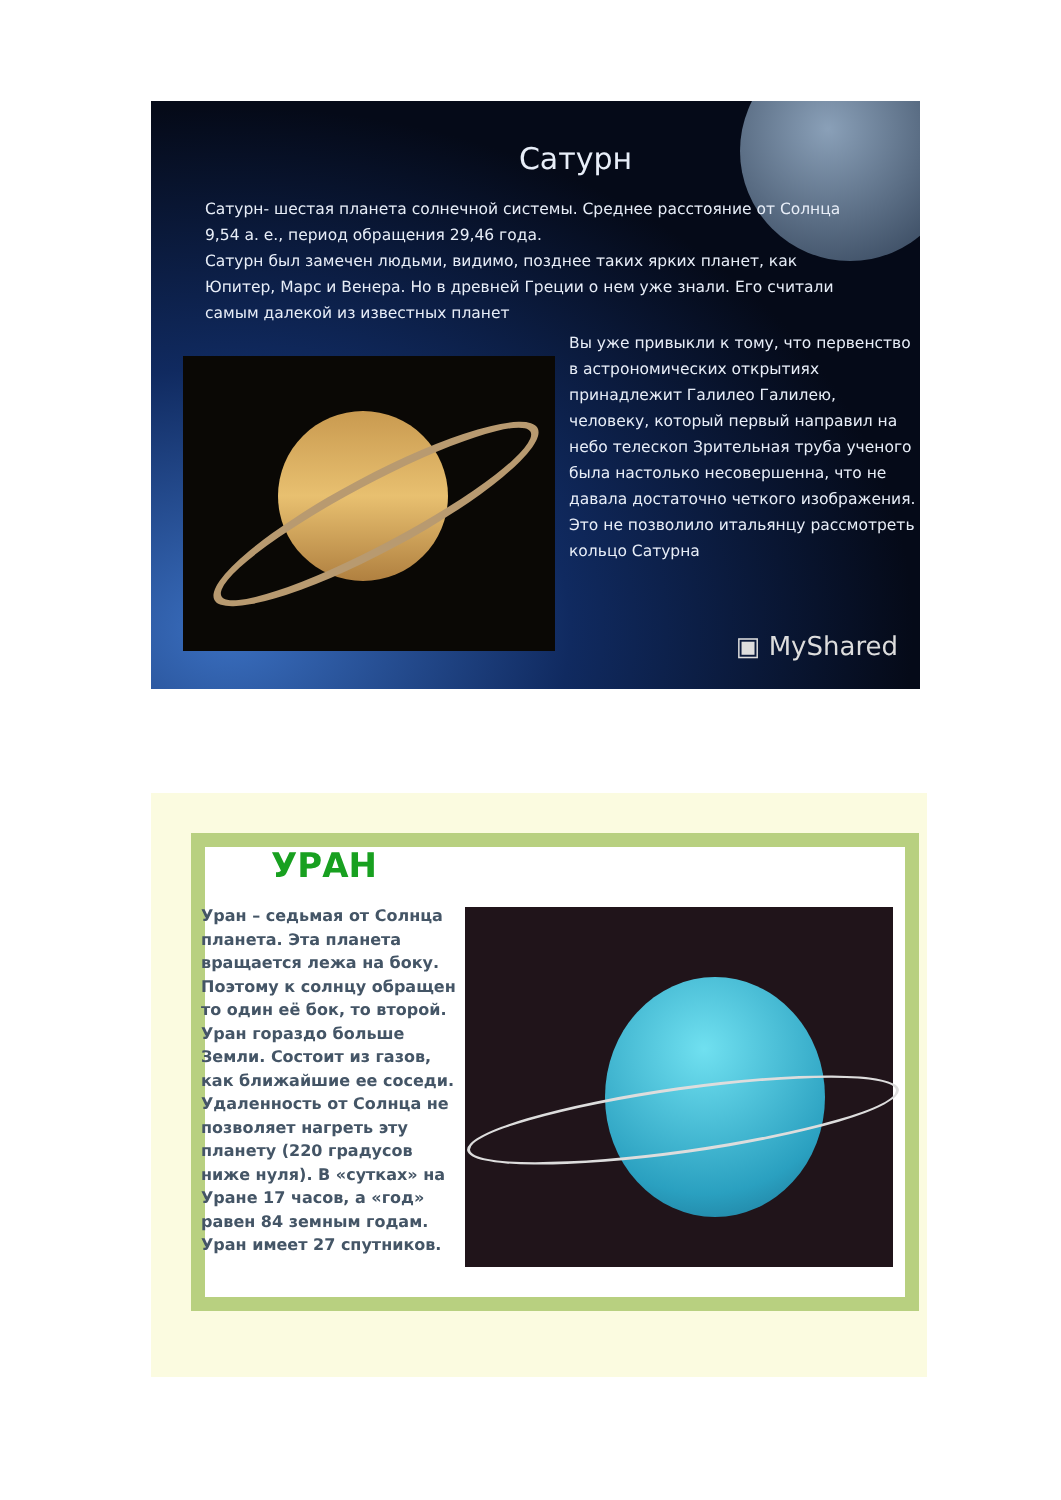Сатурн
Сатурн- шестая планета солнечной системы. Среднее расстояние от Солнца 9,54 а. е., период обращения 29,46 года.
Сатурн был замечен людьми, видимо, позднее таких ярких планет, как Юпитер, Марс и Венера. Но в древней Греции о нем уже знали. Его считали самым далекой из известных планет
Вы уже привыкли к тому, что первенство в астрономических открытиях принадлежит Галилео Галилею, человеку, который первый направил на небо телескоп Зрительная труба ученого была настолько несовершенна, что не давала достаточно четкого изображения. Это не позволило итальянцу рассмотреть кольцо Сатурна
▣ MyShared
УРАН
Уран – седьмая от Солнца планета. Эта планета вращается лежа на боку. Поэтому к солнцу обращен то один её бок, то второй. Уран гораздо больше Земли. Состоит из газов, как ближайшие ее соседи. Удаленность от Солнца не позволяет нагреть эту планету (220 градусов ниже нуля). В «сутках» на Уране 17 часов, а «год» равен 84 земным годам. Уран имеет 27 спутников.